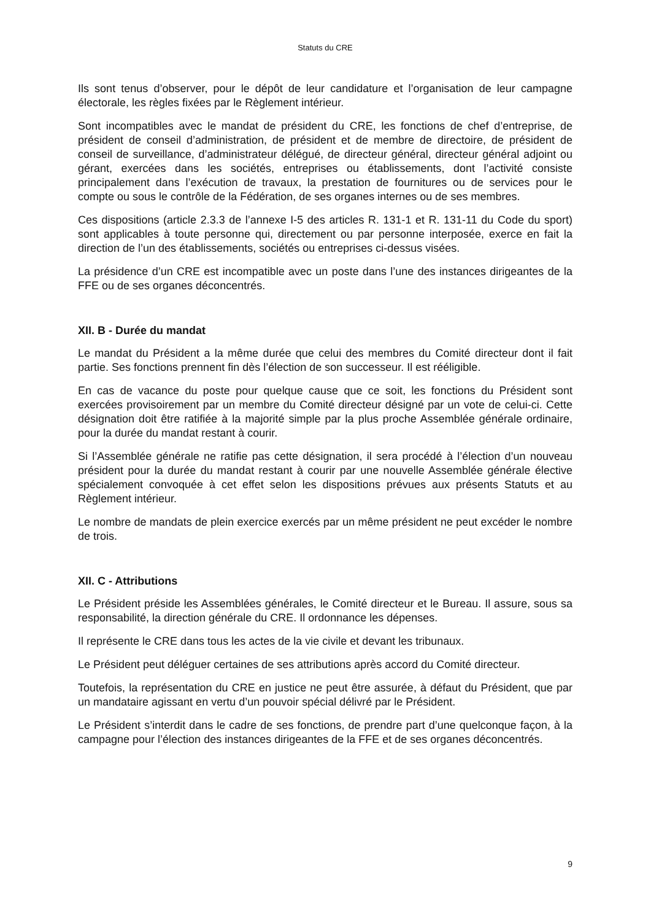Statuts du CRE
Ils sont tenus d’observer, pour le dépôt de leur candidature et l’organisation de leur campagne électorale, les règles fixées par le Règlement intérieur.
Sont incompatibles avec le mandat de président du CRE, les fonctions de chef d’entreprise, de président de conseil d’administration, de président et de membre de directoire, de président de conseil de surveillance, d’administrateur délégué, de directeur général, directeur général adjoint ou gérant, exercées dans les sociétés, entreprises ou établissements, dont l’activité consiste principalement dans l’exécution de travaux, la prestation de fournitures ou de services pour le compte ou sous le contrôle de la Fédération, de ses organes internes ou de ses membres.
Ces dispositions (article 2.3.3 de l’annexe I-5 des articles R. 131-1 et R. 131-11 du Code du sport) sont applicables à toute personne qui, directement ou par personne interposée, exerce en fait la direction de l’un des établissements, sociétés ou entreprises ci-dessus visées.
La présidence d’un CRE est incompatible avec un poste dans l’une des instances dirigeantes de la FFE ou de ses organes déconcentrés.
XII. B - Durée du mandat
Le mandat du Président a la même durée que celui des membres du Comité directeur dont il fait partie. Ses fonctions prennent fin dès l’élection de son successeur. Il est rééligible.
En cas de vacance du poste pour quelque cause que ce soit, les fonctions du Président sont exercées provisoirement par un membre du Comité directeur désigné par un vote de celui-ci. Cette désignation doit être ratifiée à la majorité simple par la plus proche Assemblée générale ordinaire, pour la durée du mandat restant à courir.
Si l’Assemblée générale ne ratifie pas cette désignation, il sera procédé à l’élection d’un nouveau président pour la durée du mandat restant à courir par une nouvelle Assemblée générale élective spécialement convoquée à cet effet selon les dispositions prévues aux présents Statuts et au Règlement intérieur.
Le nombre de mandats de plein exercice exercés par un même président ne peut excéder le nombre de trois.
XII. C - Attributions
Le Président préside les Assemblées générales, le Comité directeur et le Bureau. Il assure, sous sa responsabilité, la direction générale du CRE. Il ordonnance les dépenses.
Il représente le CRE dans tous les actes de la vie civile et devant les tribunaux.
Le Président peut déléguer certaines de ses attributions après accord du Comité directeur.
Toutefois, la représentation du CRE en justice ne peut être assurée, à défaut du Président, que par un mandataire agissant en vertu d’un pouvoir spécial délivré par le Président.
Le Président s’interdit dans le cadre de ses fonctions, de prendre part d’une quelconque façon, à la campagne pour l’élection des instances dirigeantes de la FFE et de ses organes déconcentrés.
9